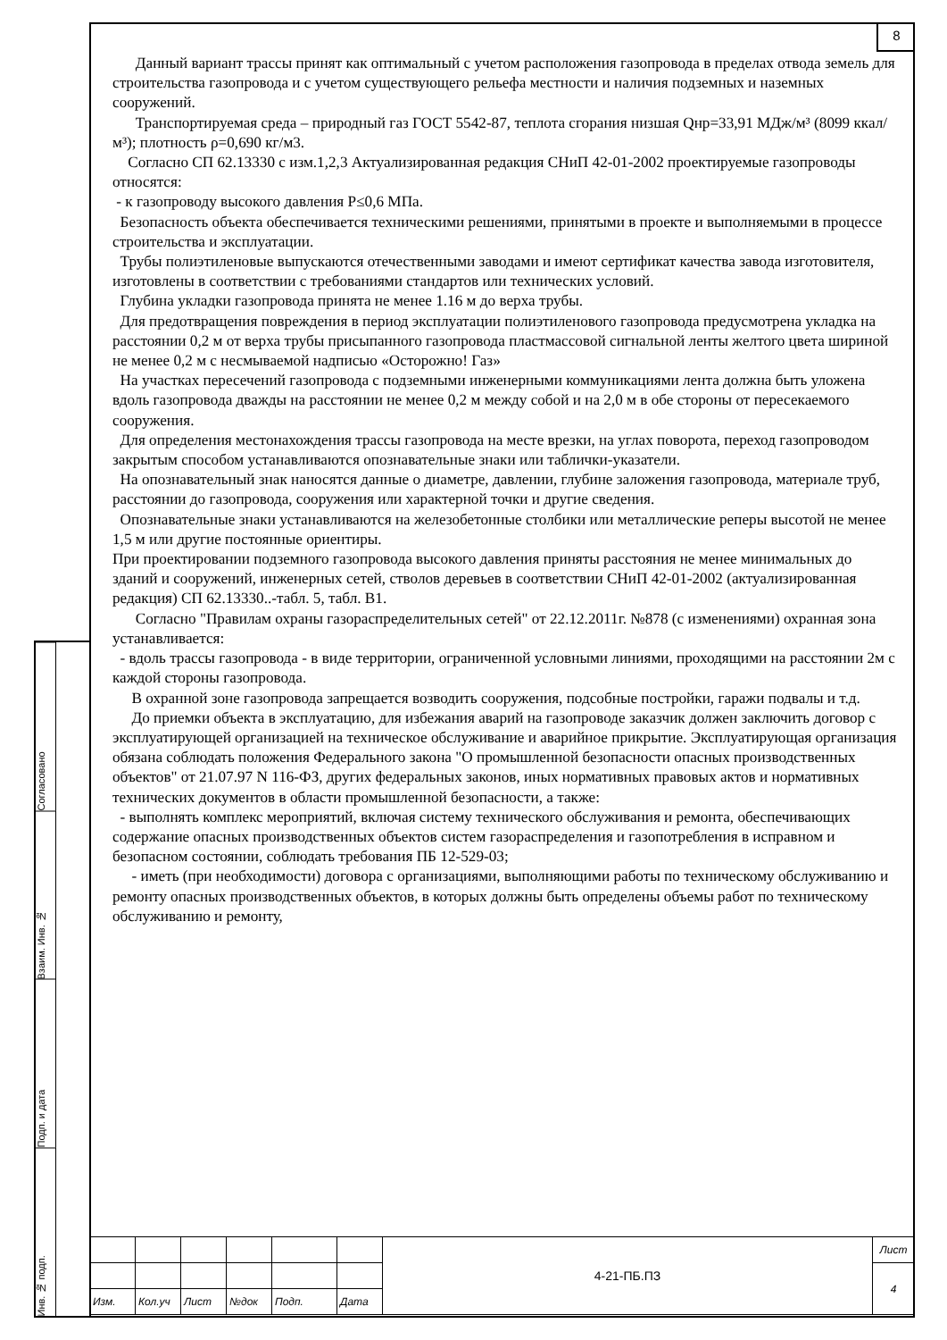8
Согласовано
Взаим. Инв. №
Подп. и дата
Инв. № подп.
Данный вариант трассы принят как оптимальный с учетом расположения газопровода в пределах отвода земель для строительства газопровода и с учетом существующего рельефа местности и наличия подземных и наземных сооружений.
Транспортируемая среда – природный газ ГОСТ 5542-87, теплота сгорания низшая Qнр=33,91 МДж/м³ (8099 ккал/м³); плотность ρ=0,690 кг/м3.
Согласно СП 62.13330 с изм.1,2,3 Актуализированная редакция СНиП 42-01-2002 проектируемые газопроводы относятся:
- к газопроводу высокого давления Р≤0,6 МПа.
Безопасность объекта обеспечивается техническими решениями, принятыми в проекте и выполняемыми в процессе строительства и эксплуатации.
Трубы полиэтиленовые выпускаются отечественными заводами и имеют сертификат качества завода изготовителя, изготовлены в соответствии с требованиями стандартов или технических условий.
Глубина укладки газопровода принята не менее 1.16 м до верха трубы.
Для предотвращения повреждения в период эксплуатации полиэтиленового газопровода предусмотрена укладка на расстоянии 0,2 м от верха трубы присыпанного газопровода пластмассовой сигнальной ленты желтого цвета шириной не менее 0,2 м с несмываемой надписью «Осторожно! Газ»
На участках пересечений газопровода с подземными инженерными коммуникациями лента должна быть уложена вдоль газопровода дважды на расстоянии не менее 0,2 м между собой и на 2,0 м в обе стороны от пересекаемого сооружения.
Для определения местонахождения трассы газопровода на месте врезки, на углах поворота, переход газопроводом закрытым способом устанавливаются опознавательные знаки или таблички-указатели.
На опознавательный знак наносятся данные о диаметре, давлении, глубине заложения газопровода, материале труб, расстоянии до газопровода, сооружения или характерной точки и другие сведения.
Опознавательные знаки устанавливаются на железобетонные столбики или металлические реперы высотой не менее 1,5 м или другие постоянные ориентиры.
При проектировании подземного газопровода высокого давления приняты расстояния не менее минимальных до зданий и сооружений, инженерных сетей, стволов деревьев в соответствии СНиП 42-01-2002 (актуализированная редакция) СП 62.13330..-табл. 5, табл. В1.
Согласно "Правилам охраны газораспределительных сетей" от 22.12.2011г. №878 (с изменениями) охранная зона устанавливается:
- вдоль трассы газопровода - в виде территории, ограниченной условными линиями, проходящими на расстоянии 2м с каждой стороны газопровода.
В охранной зоне газопровода запрещается возводить сооружения, подсобные постройки, гаражи подвалы и т.д.
До приемки объекта в эксплуатацию, для избежания аварий на газопроводе заказчик должен заключить договор с эксплуатирующей организацией на техническое обслуживание и аварийное прикрытие. Эксплуатирующая организация обязана соблюдать положения Федерального закона "О промышленной безопасности опасных производственных объектов" от 21.07.97 N 116-ФЗ, других федеральных законов, иных нормативных правовых актов и нормативных технических документов в области промышленной безопасности, а также:
- выполнять комплекс мероприятий, включая систему технического обслуживания и ремонта, обеспечивающих содержание опасных производственных объектов систем газораспределения и газопотребления в исправном и безопасном состоянии, соблюдать требования ПБ 12-529-03;
- иметь (при необходимости) договора с организациями, выполняющими работы по техническому обслуживанию и ремонту опасных производственных объектов, в которых должны быть определены объемы работ по техническому обслуживанию и ремонту,
| | | | | | | 4-21-ПБ.ПЗ | Лист |
| | | | | | | | 4 |
| Изм. | Кол.уч | Лист | №док | Подп. | Дата | | |